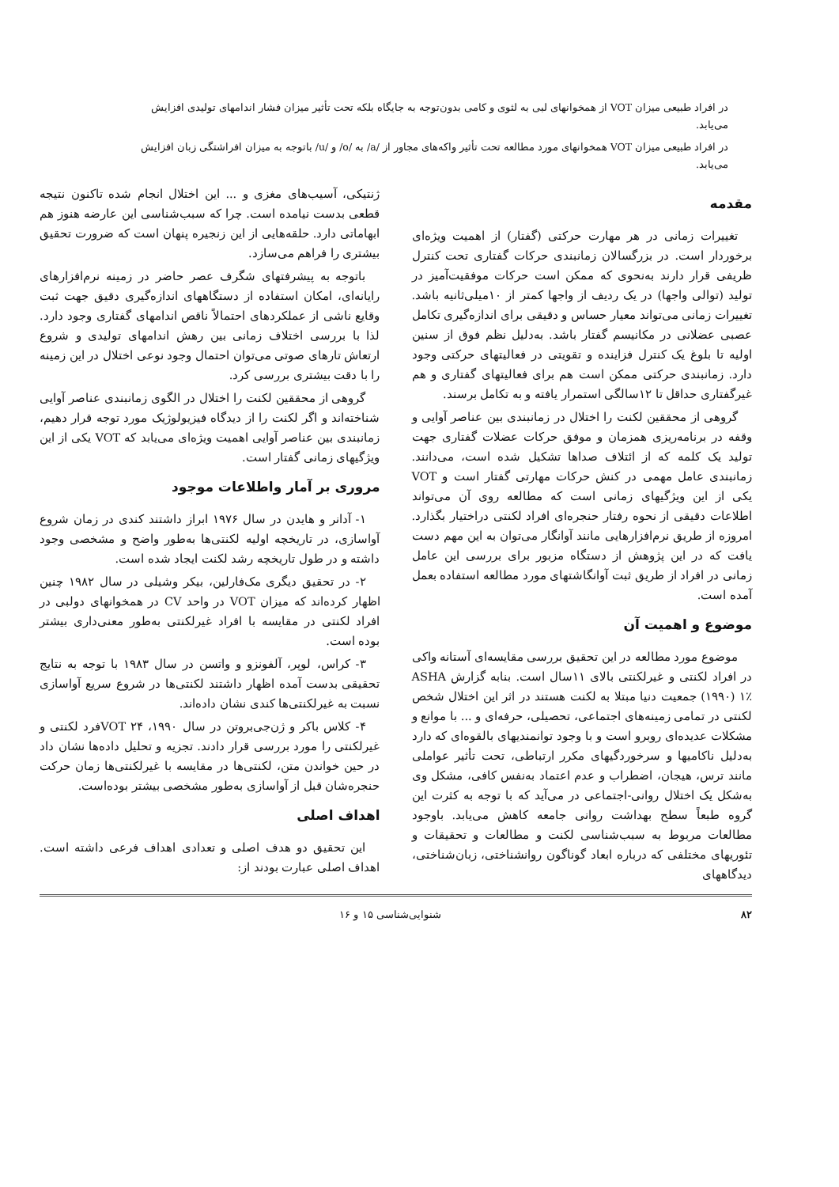در افراد طبیعی میزان VOT از همخوانهای لبی به لثوی و کامی بدون‌توجه به جایگاه بلکه تحت تأثیر میزان فشار اندامهای تولیدی افزایش می‌یابد.
در افراد طبیعی میزان VOT همخوانهای مورد مطالعه تحت تأثیر واکه‌های مجاور از /a/ به /o/ و /u/ باتوجه به میزان افراشتگی زبان افزایش می‌یابد.
مقدمه
تغییرات زمانی در هر مهارت حرکتی (گفتار) از اهمیت ویژه‌ای برخوردار است. در بزرگسالان زمانبندی حرکات گفتاری تحت کنترل ظریفی قرار دارند به‌نحوی که ممکن است حرکات موفقیت‌آمیز در تولید (توالی واجها) در یک ردیف از واجها کمتر از ۱۰میلی‌ثانیه باشد. تغییرات زمانی می‌تواند معیار حساس و دقیقی برای اندازه‌گیری تکامل عصبی عضلانی در مکانیسم گفتار باشد. به‌دلیل نظم فوق از سنین اولیه تا بلوغ یک کنترل فزاینده و تقویتی در فعالیتهای حرکتی وجود دارد. زمانبندی حرکتی ممکن است هم برای فعالیتهای گفتاری و هم غیرگفتاری حداقل تا ۱۲سالگی استمرار یافته و به تکامل برسند.
گروهی از محققین لکنت را اختلال در زمانبندی بین عناصر آوایی و وقفه در برنامه‌ریزی همزمان و موفق حرکات عضلات گفتاری جهت تولید یک کلمه که از ائتلاف صداها تشکیل شده است، می‌دانند. زمانبندی عامل مهمی در کنش حرکات مهارتی گفتار است و VOT یکی از این ویژگیهای زمانی است که مطالعه روی آن می‌تواند اطلاعات دقیقی از نحوه رفتار حنجره‌ای افراد لکنتی دراختیار بگذارد. امروزه از طریق نرم‌افزارهایی مانند آوانگار می‌توان به این مهم دست یافت که در این پژوهش از دستگاه مزبور برای بررسی این عامل زمانی در افراد از طریق ثبت آوانگاشتهای مورد مطالعه استفاده بعمل آمده است.
موضوع و اهمیت آن
موضوع مورد مطالعه در این تحقیق بررسی مقایسه‌ای آستانه واکی در افراد لکنتی و غیرلکنتی بالای ۱۱سال است. بنابه گزارش ASHA (۱۹۹۰) ۱٪ جمعیت دنیا مبتلا به لکنت هستند در اثر این اختلال شخص لکنتی در تمامی زمینه‌های اجتماعی، تحصیلی، حرفه‌ای و ... با موانع و مشکلات عدیده‌ای روبرو است و با وجود توانمندیهای بالقوه‌ای که دارد به‌دلیل ناکامیها و سرخوردگیهای مکرر ارتباطی، تحت تأثیر عواملی مانند ترس، هیجان، اضطراب و عدم اعتماد به‌نفس کافی، مشکل وی به‌شکل یک اختلال روانی-اجتماعی در می‌آید که با توجه به کثرت این گروه طبعاً سطح بهداشت روانی جامعه کاهش می‌یابد. باوجود مطالعات مربوط به سبب‌شناسی لکنت و مطالعات و تحقیقات و تئوریهای مختلفی که درباره ابعاد گوناگون روانشناختی، زبان‌شناختی، دیدگاههای
ژنتیکی، آسیب‌های مغزی و ... این اختلال انجام شده تاکنون نتیجه قطعی بدست نیامده است. چرا که سبب‌شناسی این عارضه هنوز هم ابهاماتی دارد. حلقه‌هایی از این زنجیره پنهان است که ضرورت تحقیق بیشتری را فراهم می‌سازد.
باتوجه به پیشرفتهای شگرف عصر حاضر در زمینه نرم‌افزارهای رایانه‌ای، امکان استفاده از دستگاههای اندازه‌گیری دقیق جهت ثبت وقایع ناشی از عملکردهای احتمالاً ناقص اندامهای گفتاری وجود دارد. لذا با بررسی اختلاف زمانی بین رهش اندامهای تولیدی و شروع ارتعاش تارهای صوتی می‌توان احتمال وجود نوعی اختلال در این زمینه را با دقت بیشتری بررسی کرد.
گروهی از محققین لکنت را اختلال در الگوی زمانبندی عناصر آوایی شناخته‌اند و اگر لکنت را از دیدگاه فیزیولوژیک مورد توجه قرار دهیم، زمانبندی بین عناصر آوایی اهمیت ویژه‌ای می‌یابد که VOT یکی از این ویژگیهای زمانی گفتار است.
مروری بر آمار واطلاعات موجود
۱- آدانر و هایدن در سال ۱۹۷۶ ابراز داشتند کندی در زمان شروع آواسازی، در تاریخچه اولیه لکنتی‌ها به‌طور واضح و مشخصی وجود داشته و در طول تاریخچه رشد لکنت ایجاد شده است.
۲- در تحقیق دیگری مک‌فارلین، بیکر وشیلی در سال ۱۹۸۲ چنین اظهار کرده‌اند که میزان VOT در واحد CV در همخوانهای دولبی در افراد لکنتی در مقایسه با افراد غیرلکنتی به‌طور معنی‌داری بیشتر بوده است.
۳- کراس، لوپر، آلفونزو و واتسن در سال ۱۹۸۳ با توجه به نتایج تحقیقی بدست آمده اظهار داشتند لکنتی‌ها در شروع سریع آواسازی نسبت به غیرلکنتی‌ها کندی نشان داده‌اند.
۴- کلاس باکر و ژن‌جی‌بروتن در سال ۱۹۹۰، VOT ۲۴فرد لکنتی و غیرلکنتی را مورد بررسی قرار دادند. تجزیه و تحلیل داده‌ها نشان داد در حین خواندن متن، لکنتی‌ها در مقایسه با غیرلکنتی‌ها زمان حرکت حنجره‌شان قبل از آواسازی به‌طور مشخصی بیشتر بوده‌است.
اهداف اصلی
این تحقیق دو هدف اصلی و تعدادی اهداف فرعی داشته است. اهداف اصلی عبارت بودند از:
۸۲ شنوایی‌شناسی ۱۵ و ۱۶